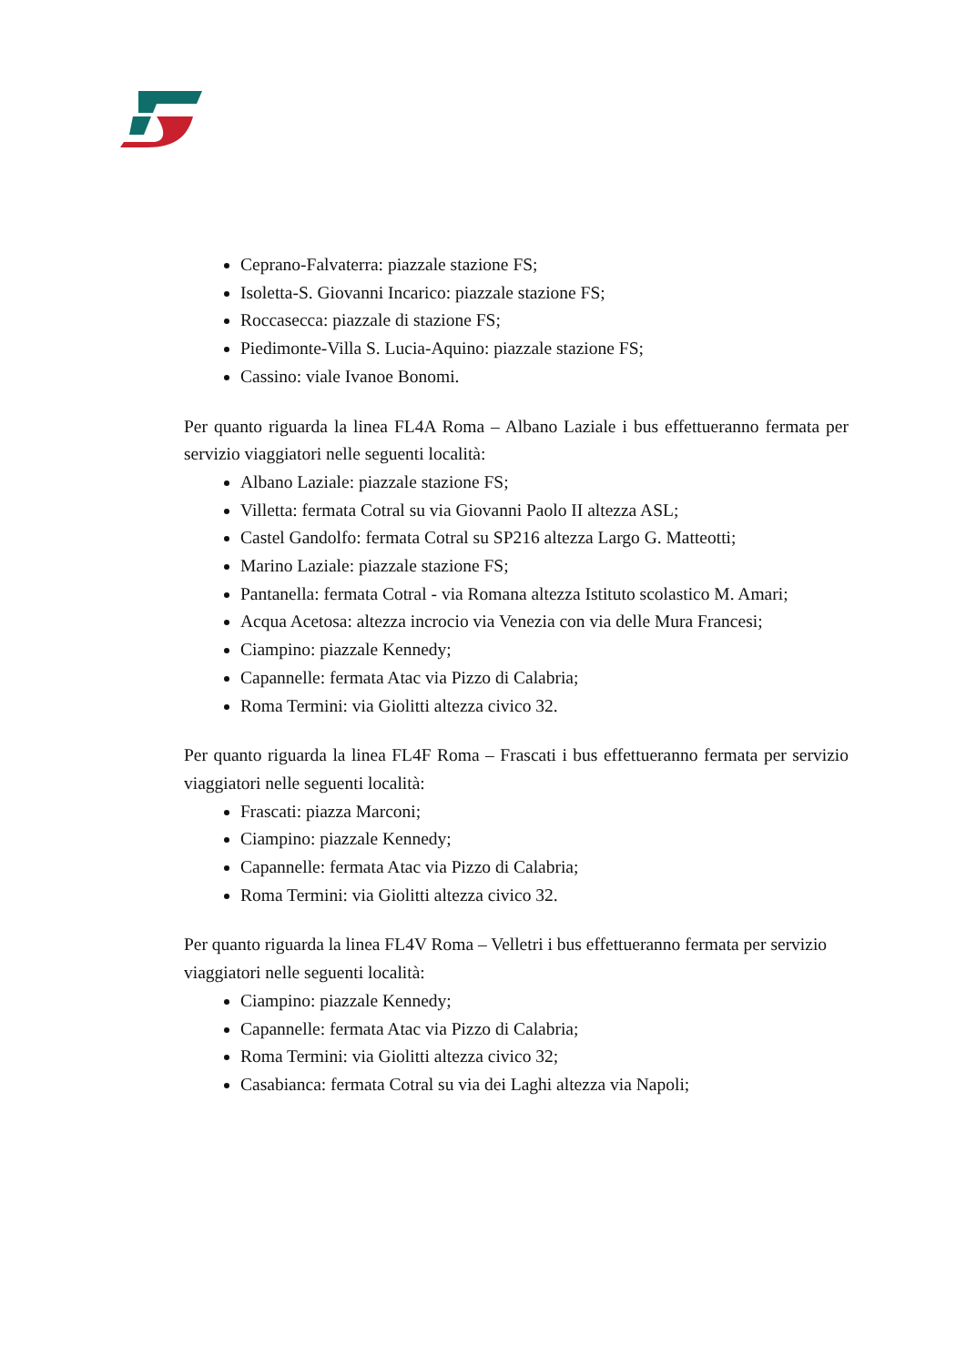Ceprano-Falvaterra: piazzale stazione FS;
Isoletta-S. Giovanni Incarico: piazzale stazione FS;
Roccasecca: piazzale di stazione FS;
Piedimonte-Villa S. Lucia-Aquino: piazzale stazione FS;
Cassino: viale Ivanoe Bonomi.
Per quanto riguarda la linea FL4A Roma – Albano Laziale i bus effettueranno fermata per servizio viaggiatori nelle seguenti località:
Albano Laziale: piazzale stazione FS;
Villetta: fermata Cotral su via Giovanni Paolo II altezza ASL;
Castel Gandolfo: fermata Cotral su SP216 altezza Largo G. Matteotti;
Marino Laziale: piazzale stazione FS;
Pantanella: fermata Cotral - via Romana altezza Istituto scolastico M. Amari;
Acqua Acetosa: altezza incrocio via Venezia con via delle Mura Francesi;
Ciampino: piazzale Kennedy;
Capannelle: fermata Atac via Pizzo di Calabria;
Roma Termini: via Giolitti altezza civico 32.
Per quanto riguarda la linea FL4F Roma – Frascati i bus effettueranno fermata per servizio viaggiatori nelle seguenti località:
Frascati: piazza Marconi;
Ciampino: piazzale Kennedy;
Capannelle: fermata Atac via Pizzo di Calabria;
Roma Termini: via Giolitti altezza civico 32.
Per quanto riguarda la linea FL4V Roma – Velletri i bus effettueranno fermata per servizio viaggiatori nelle seguenti località:
Ciampino: piazzale Kennedy;
Capannelle: fermata Atac via Pizzo di Calabria;
Roma Termini: via Giolitti altezza civico 32;
Casabianca: fermata Cotral su via dei Laghi altezza via Napoli;